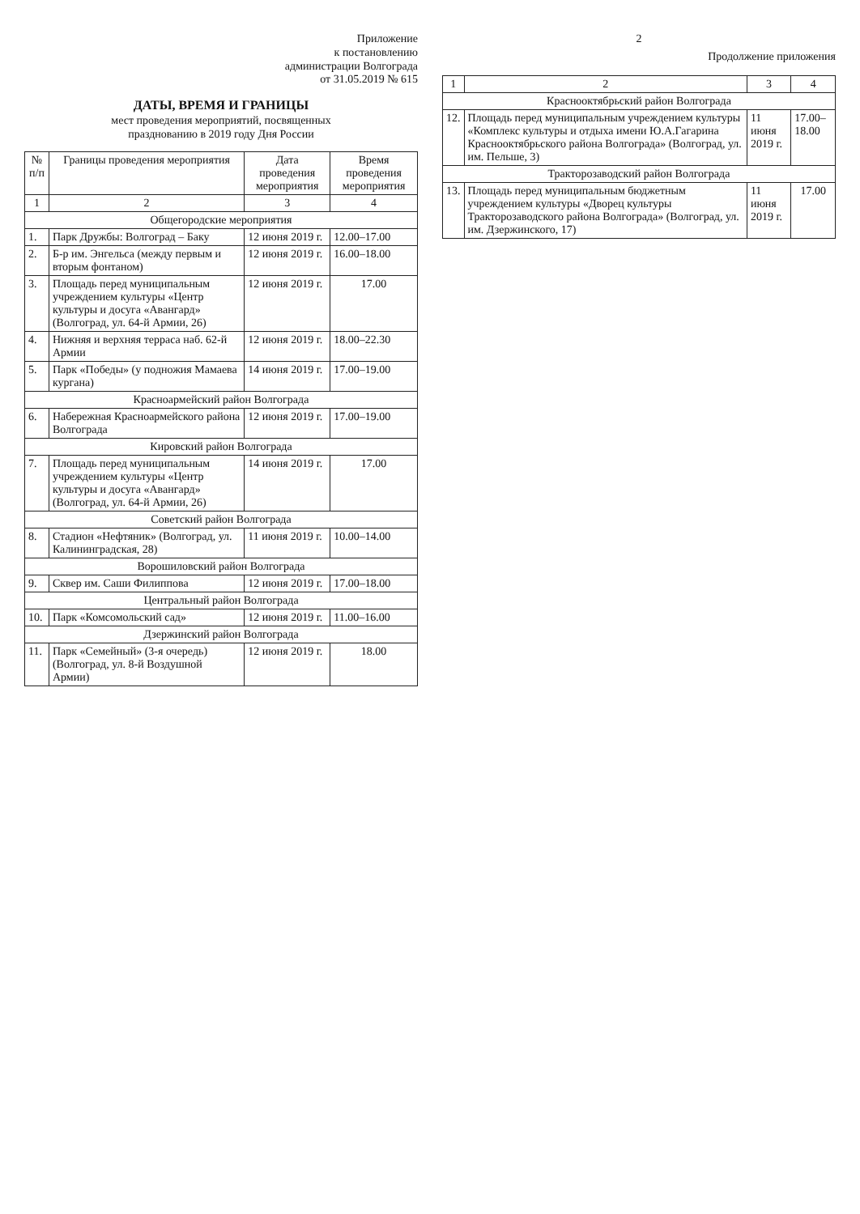Приложение
к постановлению
администрации Волгограда
от 31.05.2019 № 615
ДАТЫ, ВРЕМЯ И ГРАНИЦЫ
мест проведения мероприятий, посвященных
празднованию в 2019 году Дня России
| № п/п | Границы проведения мероприятия | Дата проведения мероприятия | Время проведения мероприятия |
| --- | --- | --- | --- |
| 1 | 2 | 3 | 4 |
| Общегородские мероприятия | | | |
| 1. | Парк Дружбы: Волгоград – Баку | 12 июня 2019 г. | 12.00–17.00 |
| 2. | Б-р им. Энгельса (между первым и вторым фонтаном) | 12 июня 2019 г. | 16.00–18.00 |
| 3. | Площадь перед муниципальным учреждением культуры «Центр культуры и досуга «Авангард» (Волгоград, ул. 64-й Армии, 26) | 12 июня 2019 г. | 17.00 |
| 4. | Нижняя и верхняя терраса наб. 62-й Армии | 12 июня 2019 г. | 18.00–22.30 |
| 5. | Парк «Победы» (у подножия Мамаева кургана) | 14 июня 2019 г. | 17.00–19.00 |
| Красноармейский район Волгограда | | | |
| 6. | Набережная Красноармейского района Волгограда | 12 июня 2019 г. | 17.00–19.00 |
| Кировский район Волгограда | | | |
| 7. | Площадь перед муниципальным учреждением культуры «Центр культуры и досуга «Авангард» (Волгоград, ул. 64-й Армии, 26) | 14 июня 2019 г. | 17.00 |
| Советский район Волгограда | | | |
| 8. | Стадион «Нефтяник» (Волгоград, ул. Калининградская, 28) | 11 июня 2019 г. | 10.00–14.00 |
| Ворошиловский район Волгограда | | | |
| 9. | Сквер им. Саши Филиппова | 12 июня 2019 г. | 17.00–18.00 |
| Центральный район Волгограда | | | |
| 10. | Парк «Комсомольский сад» | 12 июня 2019 г. | 11.00–16.00 |
| Дзержинский район Волгограда | | | |
| 11. | Парк «Семейный» (3-я очередь) (Волгоград, ул. 8-й Воздушной Армии) | 12 июня 2019 г. | 18.00 |
2
Продолжение приложения
| 1 | 2 | 3 | 4 |
| Краснооктябрьский район Волгограда | | | |
| 12. | Площадь перед муниципальным учреждением культуры «Комплекс культуры и отдыха имени Ю.А.Гагарина Краснооктябрьского района Волгограда» (Волгоград, ул. им. Пельше, 3) | 11 июня 2019 г. | 17.00–18.00 |
| Тракторозаводский район Волгограда | | | |
| 13. | Площадь перед муниципальным бюджетным учреждением культуры «Дворец культуры Тракторозаводского района Волгограда» (Волгоград, ул. им. Дзержинского, 17) | 11 июня 2019 г. | 17.00 |